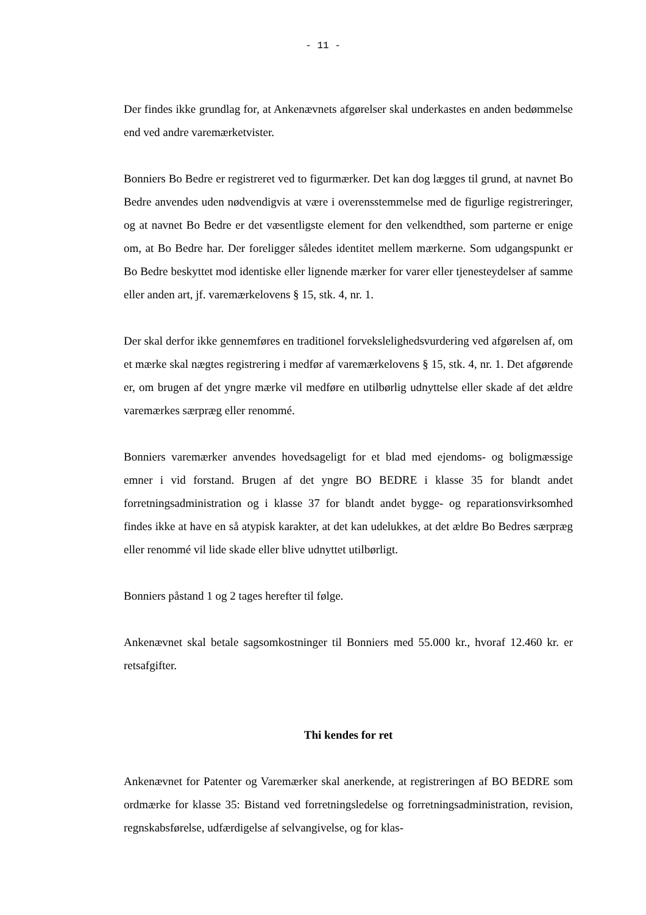- 11 -
Der findes ikke grundlag for, at Ankenævnets afgørelser skal underkastes en anden bedømmelse end ved andre varemærketvister.
Bonniers Bo Bedre er registreret ved to figurmærker. Det kan dog lægges til grund, at navnet Bo Bedre anvendes uden nødvendigvis at være i overensstemmelse med de figurlige registreringer, og at navnet Bo Bedre er det væsentligste element for den velkendthed, som parterne er enige om, at Bo Bedre har. Der foreligger således identitet mellem mærkerne. Som udgangspunkt er Bo Bedre beskyttet mod identiske eller lignende mærker for varer eller tjenesteydelser af samme eller anden art, jf. varemærkelovens § 15, stk. 4, nr. 1.
Der skal derfor ikke gennemføres en traditionel forvekslelighedsvurdering ved afgørelsen af, om et mærke skal nægtes registrering i medfør af varemærkelovens § 15, stk. 4, nr. 1. Det afgørende er, om brugen af det yngre mærke vil medføre en utilbørlig udnyttelse eller skade af det ældre varemærkes særpræg eller renommé.
Bonniers varemærker anvendes hovedsageligt for et blad med ejendoms- og boligmæssige emner i vid forstand. Brugen af det yngre BO BEDRE i klasse 35 for blandt andet forretningsadministration og i klasse 37 for blandt andet bygge- og reparationsvirksomhed findes ikke at have en så atypisk karakter, at det kan udelukkes, at det ældre Bo Bedres særpræg eller renommé vil lide skade eller blive udnyttet utilbørligt.
Bonniers påstand 1 og 2 tages herefter til følge.
Ankenævnet skal betale sagsomkostninger til Bonniers med 55.000 kr., hvoraf 12.460 kr. er retsafgifter.
Thi kendes for ret
Ankenævnet for Patenter og Varemærker skal anerkende, at registreringen af BO BEDRE som ordmærke for klasse 35: Bistand ved forretningsledelse og forretningsadministration, revision, regnskabsførelse, udfærdigelse af selvangivelse, og for klas-